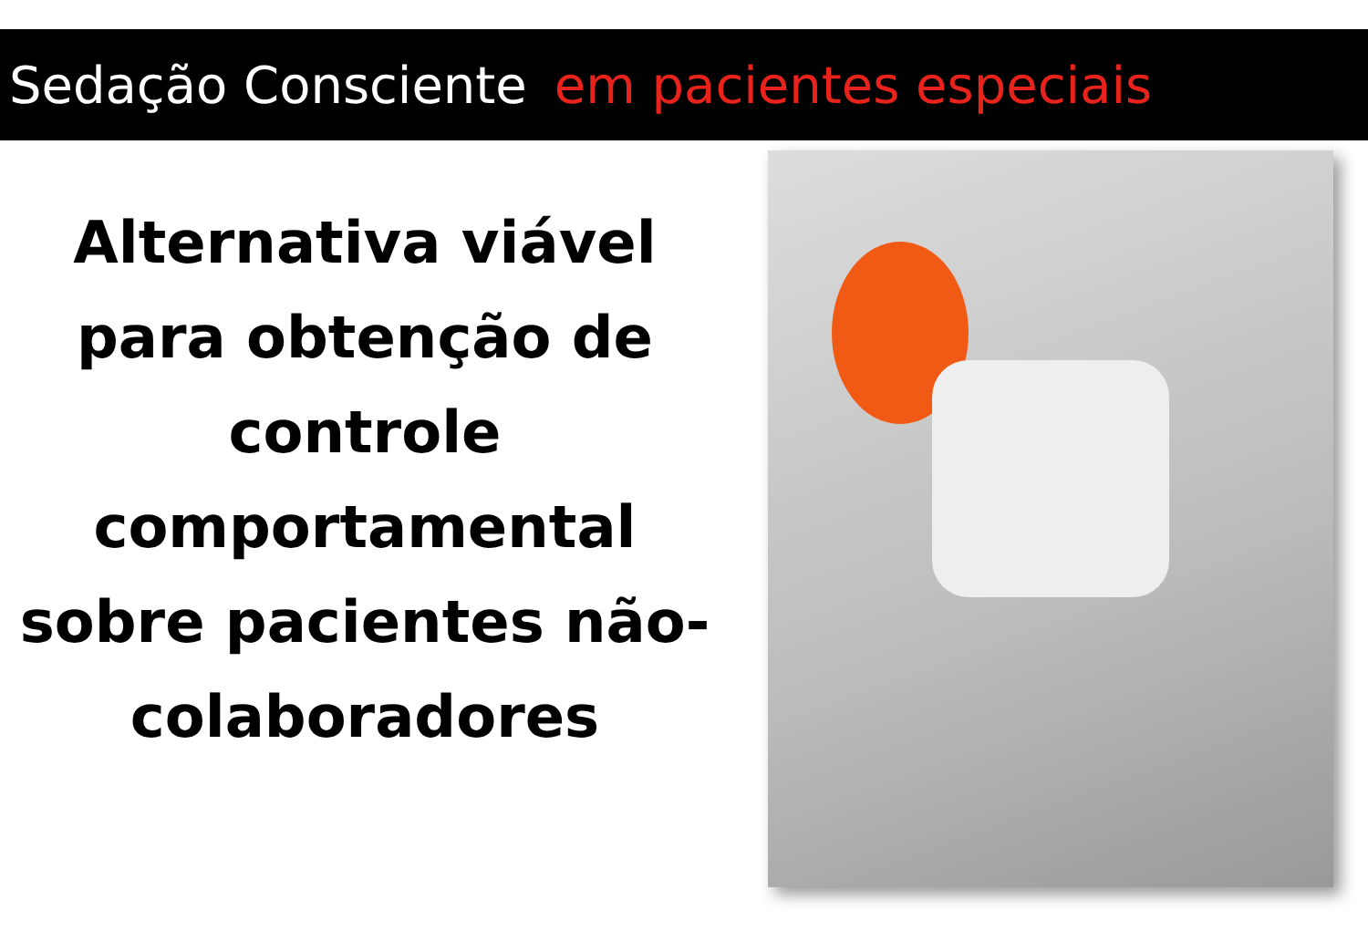Sedação Consciente em pacientes especiais
Alternativa viável para obtenção de controle comportamental sobre pacientes não-colaboradores